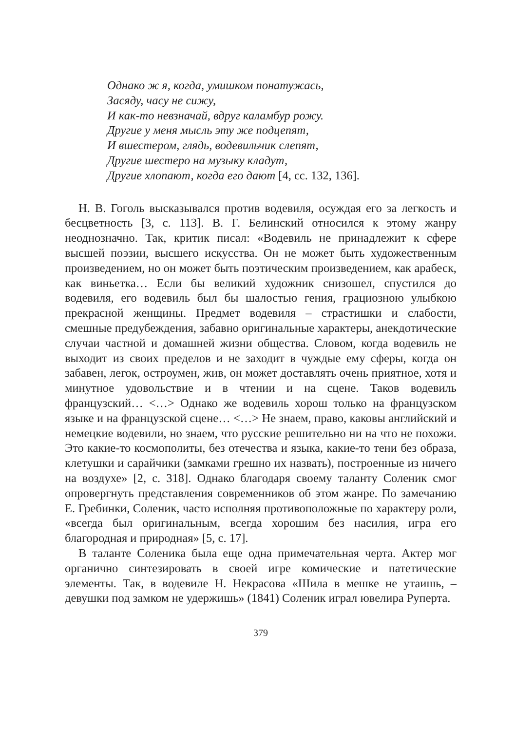Однако ж я, когда, умишком понатужась,
Засяду, часу не сижу,
И как-то невзначай, вдруг каламбур рожу.
Другие у меня мысль эту же подцепят,
И вшестером, глядь, водевильчик слепят,
Другие шестеро на музыку кладут,
Другие хлопают, когда его дают [4, сс. 132, 136].
Н. В. Гоголь высказывался против водевиля, осуждая его за легкость и бесцветность [3, с. 113]. В. Г. Белинский относился к этому жанру неоднозначно. Так, критик писал: «Водевиль не принадлежит к сфере высшей поэзии, высшего искусства. Он не может быть художественным произведением, но он может быть поэтическим произведением, как арабеск, как виньетка… Если бы великий художник снизошел, спустился до водевиля, его водевиль был бы шалостью гения, грациозною улыбкою прекрасной женщины. Предмет водевиля – страстишки и слабости, смешные предубеждения, забавно оригинальные характеры, анекдотические случаи частной и домашней жизни общества. Словом, когда водевиль не выходит из своих пределов и не заходит в чуждые ему сферы, когда он забавен, легок, остроумен, жив, он может доставлять очень приятное, хотя и минутное удовольствие и в чтении и на сцене. Таков водевиль французский… <…> Однако же водевиль хорош только на французском языке и на французской сцене… <…> Не знаем, право, каковы английский и немецкие водевили, но знаем, что русские решительно ни на что не похожи. Это какие-то космополиты, без отечества и языка, какие-то тени без образа, клетушки и сарайчики (замками грешно их назвать), построенные из ничего на воздухе» [2, с. 318]. Однако благодаря своему таланту Соленик смог опровергнуть представления современников об этом жанре. По замечанию Е. Гребинки, Соленик, часто исполняя противоположные по характеру роли, «всегда был оригинальным, всегда хорошим без насилия, игра его благородная и природная» [5, с. 17].
В таланте Соленика была еще одна примечательная черта. Актер мог органично синтезировать в своей игре комические и патетические элементы. Так, в водевиле Н. Некрасова «Шила в мешке не утаишь, – девушки под замком не удержишь» (1841) Соленик играл ювелира Руперта.
379